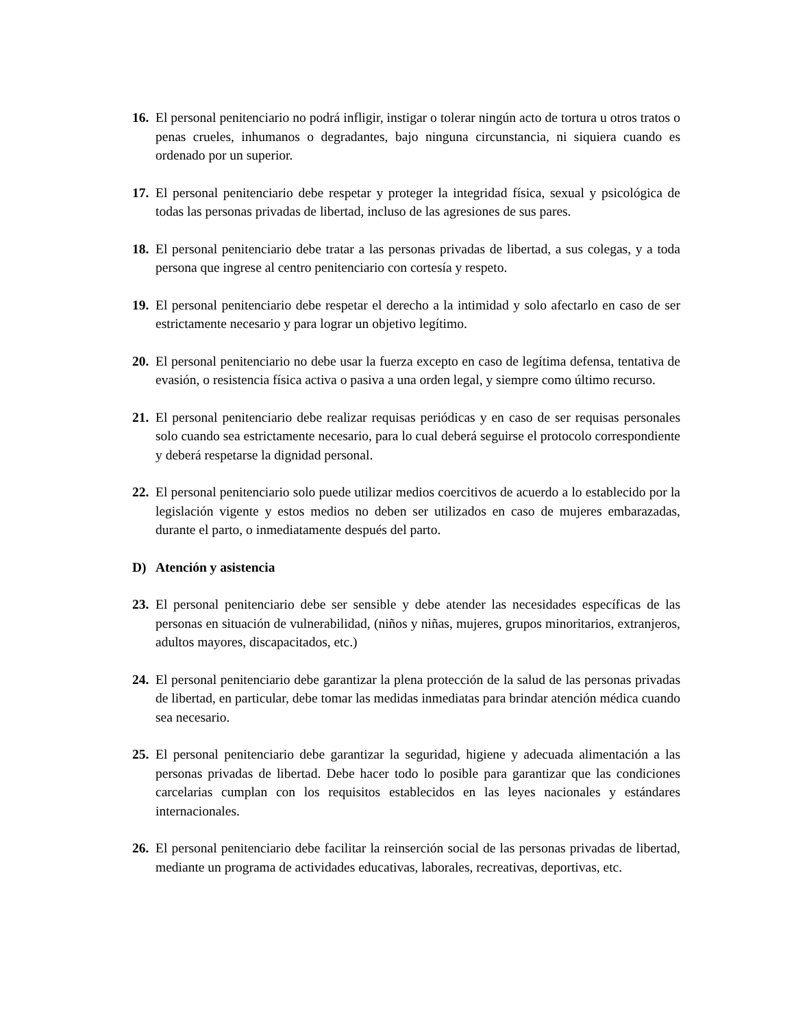16.
El personal penitenciario no podrá infligir, instigar o tolerar ningún acto de tortura u otros tratos o penas crueles, inhumanos o degradantes, bajo ninguna circunstancia, ni siquiera cuando es ordenado por un superior.
17.
El personal penitenciario debe respetar y proteger la integridad física, sexual y psicológica de todas las personas privadas de libertad, incluso de las agresiones de sus pares.
18.
El personal penitenciario debe tratar a las personas privadas de libertad, a sus colegas, y a toda persona que ingrese al centro penitenciario con cortesía y respeto.
19.
El personal penitenciario debe respetar el derecho a la intimidad y solo afectarlo en caso de ser estrictamente necesario y para lograr un objetivo legítimo.
20.
El personal penitenciario no debe usar la fuerza excepto en caso de legítima defensa, tentativa de evasión, o resistencia física activa o pasiva a una orden legal, y siempre como último recurso.
21.
El personal penitenciario debe realizar requisas periódicas y en caso de ser requisas personales solo cuando sea estrictamente necesario, para lo cual deberá seguirse el protocolo correspondiente y deberá respetarse la dignidad personal.
22.
El personal penitenciario solo puede utilizar medios coercitivos de acuerdo a lo establecido por la legislación vigente y estos medios no deben ser utilizados en caso de mujeres embarazadas, durante el parto, o inmediatamente después del parto.
D) Atención y asistencia
23.
El personal penitenciario debe ser sensible y debe atender las necesidades específicas de las personas en situación de vulnerabilidad, (niños y niñas, mujeres, grupos minoritarios, extranjeros, adultos mayores, discapacitados, etc.)
24.
El personal penitenciario debe garantizar la plena protección de la salud de las personas privadas de libertad, en particular, debe tomar las medidas inmediatas para brindar atención médica cuando sea necesario.
25.
El personal penitenciario debe garantizar la seguridad, higiene y adecuada alimentación a las personas privadas de libertad. Debe hacer todo lo posible para garantizar que las condiciones carcelarias cumplan con los requisitos establecidos en las leyes nacionales y estándares internacionales.
26.
El personal penitenciario debe facilitar la reinserción social de las personas privadas de libertad, mediante un programa de actividades educativas, laborales, recreativas, deportivas, etc.